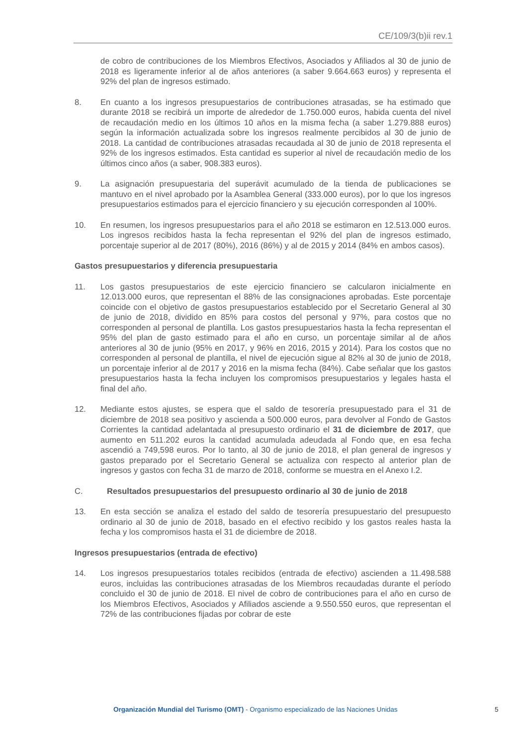CE/109/3(b)ii rev.1
de cobro de contribuciones de los Miembros Efectivos, Asociados y Afiliados al 30 de junio de 2018 es ligeramente inferior al de años anteriores (a saber 9.664.663 euros) y representa el 92% del plan de ingresos estimado.
8. En cuanto a los ingresos presupuestarios de contribuciones atrasadas, se ha estimado que durante 2018 se recibirá un importe de alrededor de 1.750.000 euros, habida cuenta del nivel de recaudación medio en los últimos 10 años en la misma fecha (a saber 1.279.888 euros) según la información actualizada sobre los ingresos realmente percibidos al 30 de junio de 2018. La cantidad de contribuciones atrasadas recaudada al 30 de junio de 2018 representa el 92% de los ingresos estimados. Esta cantidad es superior al nivel de recaudación medio de los últimos cinco años (a saber, 908.383 euros).
9. La asignación presupuestaria del superávit acumulado de la tienda de publicaciones se mantuvo en el nivel aprobado por la Asamblea General (333.000 euros), por lo que los ingresos presupuestarios estimados para el ejercicio financiero y su ejecución corresponden al 100%.
10. En resumen, los ingresos presupuestarios para el año 2018 se estimaron en 12.513.000 euros. Los ingresos recibidos hasta la fecha representan el 92% del plan de ingresos estimado, porcentaje superior al de 2017 (80%), 2016 (86%) y al de 2015 y 2014 (84% en ambos casos).
Gastos presupuestarios y diferencia presupuestaria
11. Los gastos presupuestarios de este ejercicio financiero se calcularon inicialmente en 12.013.000 euros, que representan el 88% de las consignaciones aprobadas. Este porcentaje coincide con el objetivo de gastos presupuestarios establecido por el Secretario General al 30 de junio de 2018, dividido en 85% para costos del personal y 97%, para costos que no corresponden al personal de plantilla. Los gastos presupuestarios hasta la fecha representan el 95% del plan de gasto estimado para el año en curso, un porcentaje similar al de años anteriores al 30 de junio (95% en 2017, y 96% en 2016, 2015 y 2014). Para los costos que no corresponden al personal de plantilla, el nivel de ejecución sigue al 82% al 30 de junio de 2018, un porcentaje inferior al de 2017 y 2016 en la misma fecha (84%). Cabe señalar que los gastos presupuestarios hasta la fecha incluyen los compromisos presupuestarios y legales hasta el final del año.
12. Mediante estos ajustes, se espera que el saldo de tesorería presupuestado para el 31 de diciembre de 2018 sea positivo y ascienda a 500.000 euros, para devolver al Fondo de Gastos Corrientes la cantidad adelantada al presupuesto ordinario el 31 de diciembre de 2017, que aumento en 511.202 euros la cantidad acumulada adeudada al Fondo que, en esa fecha ascendió a 749,598 euros. Por lo tanto, al 30 de junio de 2018, el plan general de ingresos y gastos preparado por el Secretario General se actualiza con respecto al anterior plan de ingresos y gastos con fecha 31 de marzo de 2018, conforme se muestra en el Anexo I.2.
C. Resultados presupuestarios del presupuesto ordinario al 30 de junio de 2018
13. En esta sección se analiza el estado del saldo de tesorería presupuestario del presupuesto ordinario al 30 de junio de 2018, basado en el efectivo recibido y los gastos reales hasta la fecha y los compromisos hasta el 31 de diciembre de 2018.
Ingresos presupuestarios (entrada de efectivo)
14. Los ingresos presupuestarios totales recibidos (entrada de efectivo) ascienden a 11.498.588 euros, incluidas las contribuciones atrasadas de los Miembros recaudadas durante el período concluido el 30 de junio de 2018. El nivel de cobro de contribuciones para el año en curso de los Miembros Efectivos, Asociados y Afiliados asciende a 9.550.550 euros, que representan el 72% de las contribuciones fijadas por cobrar de este
Organización Mundial del Turismo (OMT) - Organismo especializado de las Naciones Unidas 5